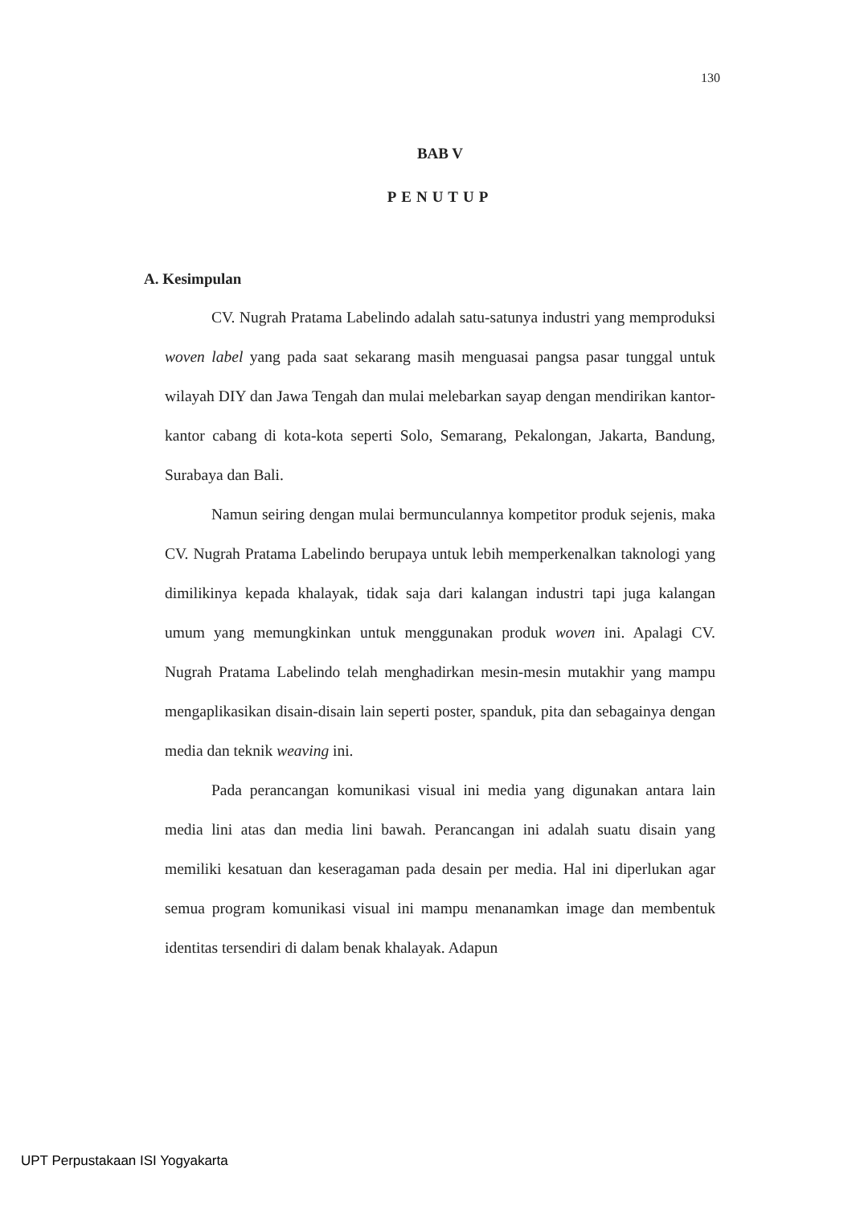130
BAB V
PENUTUP
A. Kesimpulan
CV. Nugrah Pratama Labelindo adalah satu-satunya industri yang memproduksi woven label yang pada saat sekarang masih menguasai pangsa pasar tunggal untuk wilayah DIY dan Jawa Tengah dan mulai melebarkan sayap dengan mendirikan kantor-kantor cabang di kota-kota seperti Solo, Semarang, Pekalongan, Jakarta, Bandung, Surabaya dan Bali.
Namun seiring dengan mulai bermunculannya kompetitor produk sejenis, maka CV. Nugrah Pratama Labelindo berupaya untuk lebih memperkenalkan taknologi yang dimilikinya kepada khalayak, tidak saja dari kalangan industri tapi juga kalangan umum yang memungkinkan untuk menggunakan produk woven ini. Apalagi CV. Nugrah Pratama Labelindo telah menghadirkan mesin-mesin mutakhir yang mampu mengaplikasikan disain-disain lain seperti poster, spanduk, pita dan sebagainya dengan media dan teknik weaving ini.
Pada perancangan komunikasi visual ini media yang digunakan antara lain media lini atas dan media lini bawah. Perancangan ini adalah suatu disain yang memiliki kesatuan dan keseragaman pada desain per media. Hal ini diperlukan agar semua program komunikasi visual ini mampu menanamkan image dan membentuk identitas tersendiri di dalam benak khalayak. Adapun
UPT Perpustakaan ISI Yogyakarta